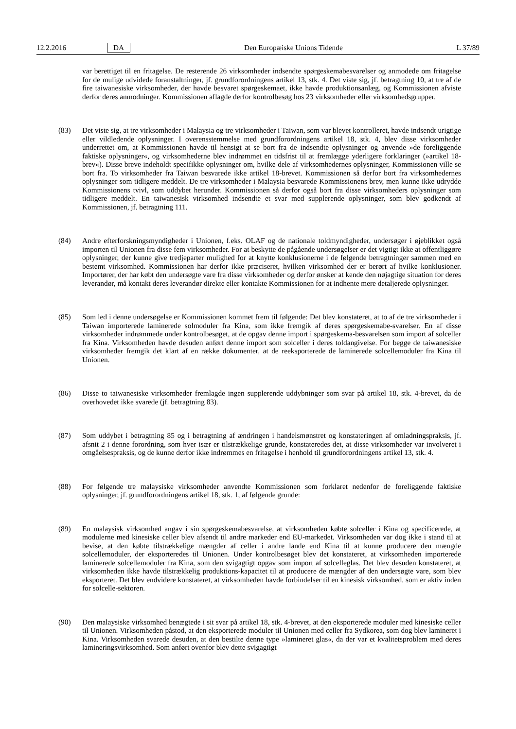12.2.2016 DA Den Europæiske Unions Tidende L 37/89
var berettiget til en fritagelse. De resterende 26 virksomheder indsendte spørgeskemabesvarelser og anmodede om fritagelse for de mulige udvidede foranstaltninger, jf. grundforordningens artikel 13, stk. 4. Det viste sig, jf. betragtning 10, at tre af de fire taiwanesiske virksomheder, der havde besvaret spørgeskemaet, ikke havde produktionsanlæg, og Kommissionen afviste derfor deres anmodninger. Kommissionen aflagde derfor kontrolbesøg hos 23 virksomheder eller virksomhedsgrupper.
(83) Det viste sig, at tre virksomheder i Malaysia og tre virksomheder i Taiwan, som var blevet kontrolleret, havde indsendt urigtige eller vildledende oplysninger. I overensstemmelse med grundforordningens artikel 18, stk. 4, blev disse virksomheder underrettet om, at Kommissionen havde til hensigt at se bort fra de indsendte oplysninger og anvende »de foreliggende faktiske oplysninger«, og virksomhederne blev indrømmet en tidsfrist til at fremlægge yderligere forklaringer (»artikel 18-brev«). Disse breve indeholdt specifikke oplysninger om, hvilke dele af virksomhedernes oplysninger, Kommissionen ville se bort fra. To virksomheder fra Taiwan besvarede ikke artikel 18-brevet. Kommissionen så derfor bort fra virksomhedernes oplysninger som tidligere meddelt. De tre virksomheder i Malaysia besvarede Kommissionens brev, men kunne ikke udrydde Kommissionens tvivl, som uddybet herunder. Kommissionen så derfor også bort fra disse virksomheders oplysninger som tidligere meddelt. En taiwanesisk virksomhed indsendte et svar med supplerende oplysninger, som blev godkendt af Kommissionen, jf. betragtning 111.
(84) Andre efterforskningsmyndigheder i Unionen, f.eks. OLAF og de nationale toldmyndigheder, undersøger i øjeblikket også importen til Unionen fra disse fem virksomheder. For at beskytte de pågående undersøgelser er det vigtigt ikke at offentliggøre oplysninger, der kunne give tredjeparter mulighed for at knytte konklusionerne i de følgende betragtninger sammen med en bestemt virksomhed. Kommissionen har derfor ikke præciseret, hvilken virksomhed der er berørt af hvilke konklusioner. Importører, der har købt den undersøgte vare fra disse virksomheder og derfor ønsker at kende den nøjagtige situation for deres leverandør, må kontakt deres leverandør direkte eller kontakte Kommissionen for at indhente mere detaljerede oplysninger.
(85) Som led i denne undersøgelse er Kommissionen kommet frem til følgende: Det blev konstateret, at to af de tre virksomheder i Taiwan importerede laminerede solmoduler fra Kina, som ikke fremgik af deres spørgeskemabe-svarelser. En af disse virksomheder indrømmede under kontrolbesøget, at de opgav denne import i spørgeskema-besvarelsen som import af solceller fra Kina. Virksomheden havde desuden anført denne import som solceller i deres toldangivelse. For begge de taiwanesiske virksomheder fremgik det klart af en række dokumenter, at de reeksporterede de laminerede solcellemoduler fra Kina til Unionen.
(86) Disse to taiwanesiske virksomheder fremlagde ingen supplerende uddybninger som svar på artikel 18, stk. 4-brevet, da de overhovedet ikke svarede (jf. betragtning 83).
(87) Som uddybet i betragtning 85 og i betragtning af ændringen i handelsmønstret og konstateringen af omladningspraksis, jf. afsnit 2 i denne forordning, som hver især er tilstrækkelige grunde, konstateredes det, at disse virksomheder var involveret i omgåelsespraksis, og de kunne derfor ikke indrømmes en fritagelse i henhold til grundforordningens artikel 13, stk. 4.
(88) For følgende tre malaysiske virksomheder anvendte Kommissionen som forklaret nedenfor de foreliggende faktiske oplysninger, jf. grundforordningens artikel 18, stk. 1, af følgende grunde:
(89) En malaysisk virksomhed angav i sin spørgeskemabesvarelse, at virksomheden købte solceller i Kina og specificerede, at modulerne med kinesiske celler blev afsendt til andre markeder end EU-markedet. Virksomheden var dog ikke i stand til at bevise, at den købte tilstrækkelige mængder af celler i andre lande end Kina til at kunne producere den mængde solcellemoduler, der eksporteredes til Unionen. Under kontrolbesøget blev det konstateret, at virksomheden importerede laminerede solcellemoduler fra Kina, som den svigagtigt opgav som import af solcelleglas. Det blev desuden konstateret, at virksomheden ikke havde tilstrækkelig produktions-kapacitet til at producere de mængder af den undersøgte vare, som blev eksporteret. Det blev endvidere konstateret, at virksomheden havde forbindelser til en kinesisk virksomhed, som er aktiv inden for solcelle-sektoren.
(90) Den malaysiske virksomhed benægtede i sit svar på artikel 18, stk. 4-brevet, at den eksporterede moduler med kinesiske celler til Unionen. Virksomheden påstod, at den eksporterede moduler til Unionen med celler fra Sydkorea, som dog blev lamineret i Kina. Virksomheden svarede desuden, at den bestilte denne type »lamineret glas«, da der var et kvalitetsproblem med deres lamineringsvirksomhed. Som anført ovenfor blev dette svigagtigt